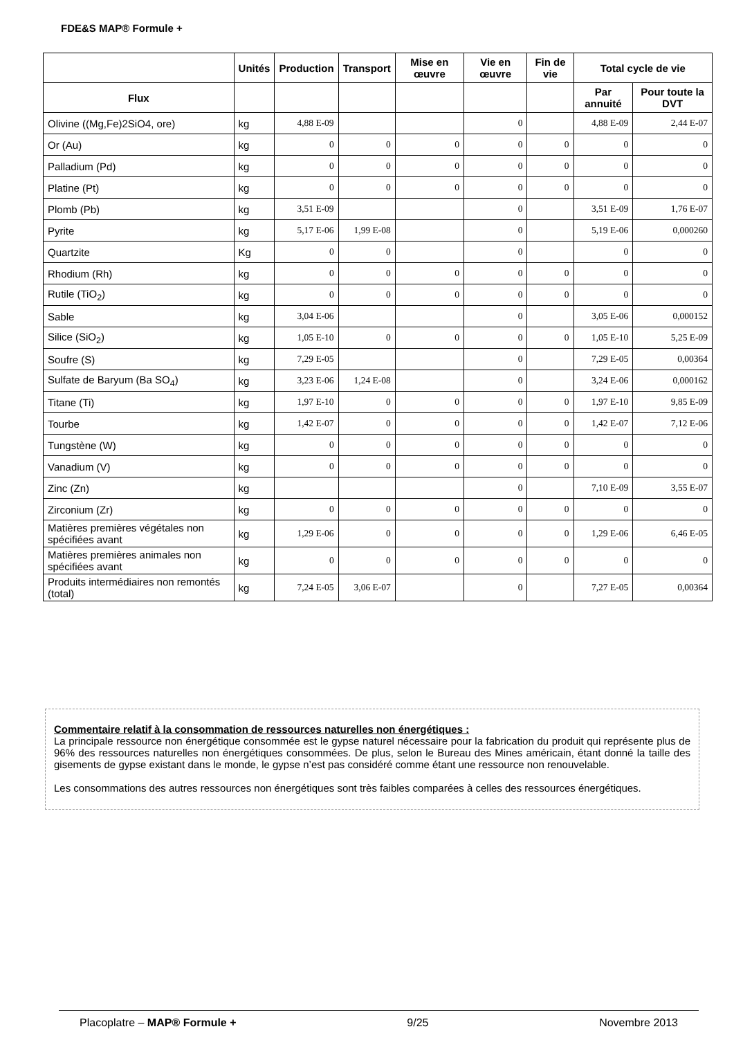FDE&S MAP® Formule +
| | Unités | Production | Transport | Mise en œuvre | Vie en œuvre | Fin de vie | Total cycle de vie | |
| --- | --- | --- | --- | --- | --- | --- | --- | --- |
| Flux | | | | | | | Par annuité | Pour toute la DVT |
| Olivine ((Mg,Fe)2SiO4, ore) | kg | 4,88 E-09 | | | 0 | | 4,88 E-09 | 2,44 E-07 |
| Or (Au) | kg | 0 | 0 | 0 | 0 | 0 | 0 | 0 |
| Palladium (Pd) | kg | 0 | 0 | 0 | 0 | 0 | 0 | 0 |
| Platine (Pt) | kg | 0 | 0 | 0 | 0 | 0 | 0 | 0 |
| Plomb (Pb) | kg | 3,51 E-09 | | | 0 | | 3,51 E-09 | 1,76 E-07 |
| Pyrite | kg | 5,17 E-06 | 1,99 E-08 | | 0 | | 5,19 E-06 | 0,000260 |
| Quartzite | Kg | 0 | 0 | | 0 | | 0 | 0 |
| Rhodium (Rh) | kg | 0 | 0 | 0 | 0 | 0 | 0 | 0 |
| Rutile (TiO<sub>2</sub>) | kg | 0 | 0 | 0 | 0 | 0 | 0 | 0 |
| Sable | kg | 3,04 E-06 | | | 0 | | 3,05 E-06 | 0,000152 |
| Silice (SiO<sub>2</sub>) | kg | 1,05 E-10 | 0 | 0 | 0 | 0 | 1,05 E-10 | 5,25 E-09 |
| Soufre (S) | kg | 7,29 E-05 | | | 0 | | 7,29 E-05 | 0,00364 |
| Sulfate de Baryum (Ba SO<sub>4</sub>) | kg | 3,23 E-06 | 1,24 E-08 | | 0 | | 3,24 E-06 | 0,000162 |
| Titane (Ti) | kg | 1,97 E-10 | 0 | 0 | 0 | 0 | 1,97 E-10 | 9,85 E-09 |
| Tourbe | kg | 1,42 E-07 | 0 | 0 | 0 | 0 | 1,42 E-07 | 7,12 E-06 |
| Tungstène (W) | kg | 0 | 0 | 0 | 0 | 0 | 0 | 0 |
| Vanadium (V) | kg | 0 | 0 | 0 | 0 | 0 | 0 | 0 |
| Zinc (Zn) | kg | | | | 0 | | 7,10 E-09 | 3,55 E-07 |
| Zirconium (Zr) | kg | 0 | 0 | 0 | 0 | 0 | 0 | 0 |
| Matières premières végétales non spécifiées avant | kg | 1,29 E-06 | 0 | 0 | 0 | 0 | 1,29 E-06 | 6,46 E-05 |
| Matières premières animales non spécifiées avant | kg | 0 | 0 | 0 | 0 | 0 | 0 | 0 |
| Produits intermédiaires non remontés (total) | kg | 7,24 E-05 | 3,06 E-07 | | 0 | | 7,27 E-05 | 0,00364 |
Commentaire relatif à la consommation de ressources naturelles non énergétiques :
La principale ressource non énergétique consommée est le gypse naturel nécessaire pour la fabrication du produit qui représente plus de 96% des ressources naturelles non énergétiques consommées. De plus, selon le Bureau des Mines américain, étant donné la taille des gisements de gypse existant dans le monde, le gypse n’est pas considéré comme étant une ressource non renouvelable.
Les consommations des autres ressources non énergétiques sont très faibles comparées à celles des ressources énergétiques.
Placoplatre – MAP® Formule + 9/25 Novembre 2013